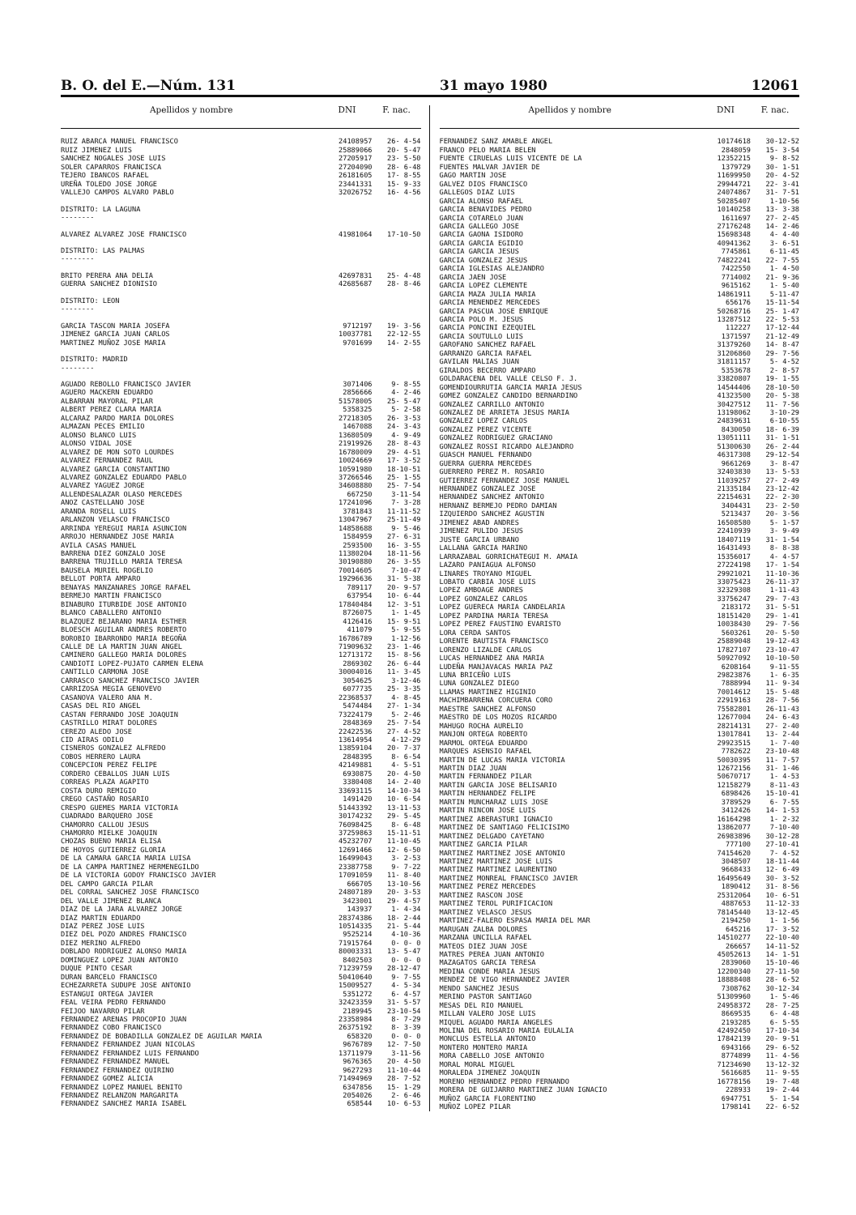B. O. del E.—Núm. 131 31 mayo 1980 12061
| Apellidos y nombre | DNI | F. nac. |
| --- | --- | --- |
| RUIZ ABARCA MANUEL FRANCISCO | 24108957 | 26- 4-54 |
| RUIZ JIMENEZ LUIS | 25889066 | 20- 5-47 |
| SANCHEZ NOGALES JOSE LUIS | 27205917 | 23- 5-50 |
| SOLER CAPARROS FRANCISCA | 27204090 | 28- 6-48 |
| TEJERO IBANCOS RAFAEL | 26181605 | 17- 8-55 |
| UREÑA TOLEDO JOSE JORGE | 23441331 | 15- 9-33 |
| VALLEJO CAMPOS ALVARO PABLO | 32026752 | 16- 4-56 |
| DISTRITO: LA LAGUNA | | |
| -------- | | |
| ALVAREZ ALVAREZ JOSE FRANCISCO | 41981064 | 17-10-50 |
| DISTRITO: LAS PALMAS | | |
| -------- | | |
| BRITO PERERA ANA DELIA | 42697831 | 25- 4-48 |
| GUERRA SANCHEZ DIONISIO | 42685687 | 28- 8-46 |
| DISTRITO: LEON | | |
| -------- | | |
| GARCIA TASCON MARIA JOSEFA | 9712197 | 19- 3-56 |
| JIMENEZ GARCIA JUAN CARLOS | 10037781 | 22-12-55 |
| MARTINEZ MUÑOZ JOSE MARIA | 9701699 | 14- 2-55 |
| DISTRITO: MADRID | | |
| -------- | | |
| AGUADO REBOLLO FRANCISCO JAVIER | 3071406 | 9- 8-55 |
| AGUERO MACKERN EDUARDO | 2856666 | 4- 2-46 |
| ALBARRAN MAYORAL PILAR | 51578005 | 25- 5-47 |
| ALBERT PEREZ CLARA MARIA | 5358325 | 5- 2-58 |
| ALCARAZ PARDO MARIA DOLORES | 27218305 | 26- 3-53 |
| ALMAZAN PECES EMILIO | 1467088 | 24- 3-43 |
| ALONSO BLANCO LUIS | 13680509 | 4- 9-49 |
| ALONSO VIDAL JOSE | 21919926 | 28- 8-43 |
| ALVAREZ DE MON SOTO LOURDES | 16780009 | 29- 4-51 |
| ALVAREZ FERNANDEZ RAUL | 10024669 | 17- 3-52 |
| ALVAREZ GARCIA CONSTANTINO | 10591980 | 18-10-51 |
| ALVAREZ GONZALEZ EDUARDO PABLO | 37266546 | 25- 1-55 |
| ALVAREZ YAGUEZ JORGE | 34608880 | 25- 7-54 |
| ALLENDESALAZAR OLASO MERCEDES | 667250 | 3-11-54 |
| ANOZ CASTELLANO JOSE | 17241096 | 7- 3-28 |
| ARANDA ROSELL LUIS | 3781843 | 11-11-52 |
| ARLANZON VELASCO FRANCISCO | 13047967 | 25-11-49 |
| ARRINDA YEREGUI MARIA ASUNCION | 14858688 | 9- 5-46 |
| ARROJO HERNANDEZ JOSE MARIA | 1584959 | 27- 6-31 |
| AVILA CASAS MANUEL | 2593500 | 16- 3-55 |
| BARRENA DIEZ GONZALO JOSE | 11380204 | 18-11-56 |
| BARRENA TRUJILLO MARIA TERESA | 30190880 | 26- 3-55 |
| BAUSELA MURIEL ROGELIO | 70014605 | 7-10-47 |
| BELLOT PORTA AMPARO | 19296636 | 31- 5-38 |
| BENAYAS MANZANARES JORGE RAFAEL | 789117 | 20- 9-57 |
| BERMEJO MARTIN FRANCISCO | 637954 | 10- 6-44 |
| BINABURO ITURBIDE JOSE ANTONIO | 17840484 | 12- 3-51 |
| BLANCO CABALLERO ANTONIO | 8726075 | 1- 1-45 |
| BLAZQUEZ BEJARANO MARIA ESTHER | 4126416 | 15- 9-51 |
| BLOESCH AGUILAR ANDRES ROBERTO | 411079 | 5- 9-55 |
| BOROBIO IBARRONDO MARIA BEGOÑA | 16786789 | 1-12-56 |
| CALLE DE LA MARTIN JUAN ANGEL | 71909632 | 23- 1-46 |
| CAMINERO GALLEGO MARIA DOLORES | 12713172 | 15- 8-56 |
| CANDIOTI LOPEZ-PUJATO CARMEN ELENA | 2869302 | 26- 6-44 |
| CANTILLO CARMONA JOSE | 30004016 | 11- 3-45 |
| CARRASCO SANCHEZ FRANCISCO JAVIER | 3054625 | 3-12-46 |
| CARRIZOSA MEGIA GENOVEVO | 6077735 | 25- 3-35 |
| CASANOVA VALERO ANA M. | 22368537 | 4- 8-45 |
| CASAS DEL RIO ANGEL | 5474484 | 27- 1-34 |
| CASTAN FERRANDO JOSE JOAQUIN | 73224179 | 5- 2-46 |
| CASTRILLO MIRAT DOLORES | 2848369 | 25- 7-54 |
| CEREZO ALEDO JOSE | 22422536 | 27- 4-52 |
| CID AIRAS ODILO | 13614954 | 4-12-29 |
| CISNEROS GONZALEZ ALFREDO | 13859104 | 20- 7-37 |
| COBOS HERRERO LAURA | 2848395 | 8- 6-54 |
| CONCEPCION PEREZ FELIPE | 42149881 | 4- 5-51 |
| CORDERO CEBALLOS JUAN LUIS | 6930875 | 20- 4-50 |
| CORREAS PLAZA AGAPITO | 3380408 | 14- 2-40 |
| COSTA DURO REMIGIO | 33693115 | 14-10-34 |
| CREGO CASTAÑO ROSARIO | 1491420 | 10- 6-54 |
| CRESPO GUEMES MARIA VICTORIA | 51443392 | 13-11-53 |
| CUADRADO BARQUERO JOSE | 30174232 | 29- 5-45 |
| CHAMORRO CALLOU JESUS | 76098425 | 8- 6-48 |
| CHAMORRO MIELKE JOAQUIN | 37259863 | 15-11-51 |
| CHOZAS BUENO MARIA ELISA | 45232707 | 11-10-45 |
| DE HOYOS GUTIERREZ GLORIA | 12691466 | 12- 6-50 |
| DE LA CAMARA GARCIA MARIA LUISA | 16499043 | 3- 2-53 |
| DE LA CAMPA MARTINEZ HERMENEGILDO | 23387758 | 9- 7-22 |
| DE LA VICTORIA GODOY FRANCISCO JAVIER | 17091059 | 11- 8-40 |
| DEL CAMPO GARCIA PILAR | 666705 | 13-10-56 |
| DEL CORRAL SANCHEZ JOSE FRANCISCO | 24807189 | 20- 3-53 |
| DEL VALLE JIMENEZ BLANCA | 3423001 | 29- 4-57 |
| DIAZ DE LA JARA ALVAREZ JORGE | 143937 | 1- 4-34 |
| DIAZ MARTIN EDUARDO | 28374386 | 18- 2-44 |
| DIAZ PEREZ JOSE LUIS | 10514335 | 21- 5-44 |
| DIEZ DEL POZO ANDRES FRANCISCO | 9525214 | 4-10-36 |
| DIEZ MERINO ALFREDO | 71915764 | 0- 0- 0 |
| DOBLADO RODRIGUEZ ALONSO MARIA | 80003331 | 13- 5-47 |
| DOMINGUEZ LOPEZ JUAN ANTONIO | 8402503 | 0- 0- 0 |
| DUQUE PINTO CESAR | 71239759 | 28-12-47 |
| DURAN BARCELO FRANCISCO | 50410640 | 9- 7-55 |
| ECHEZARRETA SUDUPE JOSE ANTONIO | 15009527 | 4- 5-34 |
| ESTANGUI ORTEGA JAVIER | 5351272 | 6- 4-57 |
| FEAL VEIRA PEDRO FERNANDO | 32423359 | 31- 5-57 |
| FEIJOO NAVARRO PILAR | 2189945 | 23-10-54 |
| FERNANDEZ ARENAS PROCOPIO JUAN | 23358984 | 8- 7-29 |
| FERNANDEZ COBO FRANCISCO | 26375192 | 8- 3-39 |
| FERNANDEZ DE BOBADILLA GONZALEZ DE AGUILAR MARIA | 658320 | 0- 0- 0 |
| FERNANDEZ FERNANDEZ JUAN NICOLAS | 9676789 | 12- 7-50 |
| FERNANDEZ FERNANDEZ LUIS FERNANDO | 13711979 | 3-11-56 |
| FERNANDEZ FERNANDEZ MANUEL | 9676365 | 20- 4-50 |
| FERNANDEZ FERNANDEZ QUIRINO | 9627293 | 11-10-44 |
| FERNANDEZ GOMEZ ALICIA | 71494969 | 28- 7-52 |
| FERNANDEZ LOPEZ MANUEL BENITO | 6347856 | 15- 1-29 |
| FERNANDEZ RELANZON MARGARITA | 2054026 | 2- 6-46 |
| FERNANDEZ SANCHEZ MARIA ISABEL | 658544 | 10- 6-53 |
| Apellidos y nombre | DNI | F. nac. |
| --- | --- | --- |
| FERNANDEZ SANZ AMABLE ANGEL | 10174618 | 30-12-52 |
| FRANCO PELO MARIA BELEN | 2848059 | 15- 3-54 |
| FUENTE CIRUELAS LUIS VICENTE DE LA | 12352215 | 9- 8-52 |
| FUENTES MALVAR JAVIER DE | 1379729 | 30- 1-51 |
| GAGO MARTIN JOSE | 11699950 | 20- 4-52 |
| GALVEZ DIOS FRANCISCO | 29944721 | 22- 3-41 |
| GALLEGOS DIAZ LUIS | 24074867 | 31- 7-51 |
| GARCIA ALONSO RAFAEL | 50285407 | 1-10-56 |
| GARCIA BENAVIDES PEDRO | 10140258 | 13- 3-38 |
| GARCIA COTARELO JUAN | 1611697 | 27- 2-45 |
| GARCIA GALLEGO JOSE | 27176248 | 14- 2-46 |
| GARCIA GAONA ISIDORO | 15698348 | 4- 4-40 |
| GARCIA GARCIA EGIDIO | 40941362 | 3- 6-51 |
| GARCIA GARCIA JESUS | 7745861 | 6-11-45 |
| GARCIA GONZALEZ JESUS | 74822241 | 22- 7-55 |
| GARCIA IGLESIAS ALEJANDRO | 7422550 | 1- 4-50 |
| GARCIA JAEN JOSE | 7714002 | 21- 9-36 |
| GARCIA LOPEZ CLEMENTE | 9615162 | 1- 5-40 |
| GARCIA MAZA JULIA MARIA | 14861911 | 5-11-47 |
| GARCIA MENENDEZ MERCEDES | 656176 | 15-11-54 |
| GARCIA PASCUA JOSE ENRIQUE | 50268716 | 25- 1-47 |
| GARCIA POLO M. JESUS | 13287512 | 22- 5-53 |
| GARCIA PONCINI EZEQUIEL | 112227 | 17-12-44 |
| GARCIA SOUTULLO LUIS | 1371597 | 21-12-49 |
| GAROFANO SANCHEZ RAFAEL | 31379260 | 14- 8-47 |
| GARRANZO GARCIA RAFAEL | 31206860 | 29- 7-56 |
| GAVILAN MALIAS JUAN | 31811157 | 5- 4-52 |
| GIRALDOS BECERRO AMPARO | 5353678 | 2- 8-57 |
| GOLDARACENA DEL VALLE CELSO F. J. | 33820807 | 19- 1-55 |
| GOMENDIOURRUTIA GARCIA MARIA JESUS | 14544406 | 28-10-50 |
| GOMEZ GONZALEZ CANDIDO BERNARDINO | 41323500 | 20- 5-38 |
| GONZALEZ CARRILLO ANTONIO | 30427512 | 11- 7-56 |
| GONZALEZ DE ARRIETA JESUS MARIA | 13198062 | 3-10-29 |
| GONZALEZ LOPEZ CARLOS | 24839631 | 6-10-55 |
| GONZALEZ PEREZ VICENTE | 8430050 | 18- 6-39 |
| GONZALEZ RODRIGUEZ GRACIANO | 13051111 | 31- 1-51 |
| GONZALEZ ROSSI RICARDO ALEJANDRO | 51300630 | 26- 2-44 |
| GUASCH MANUEL FERNANDO | 46317308 | 29-12-54 |
| GUERRA GUERRA MERCEDES | 9661269 | 3- 8-47 |
| GUERRERO PEREZ M. ROSARIO | 32403830 | 13- 5-53 |
| GUTIERREZ FERNANDEZ JOSE MANUEL | 11039257 | 27- 2-49 |
| HERNANDEZ GONZALEZ JOSE | 21335184 | 23-12-42 |
| HERNANDEZ SANCHEZ ANTONIO | 22154631 | 22- 2-30 |
| HERNANZ BERMEJO PEDRO DAMIAN | 3404431 | 23- 2-50 |
| IZQUIERDO SANCHEZ AGUSTIN | 5213437 | 20- 3-56 |
| JIMENEZ ABAD ANDRES | 16508580 | 5- 1-57 |
| JIMENEZ PULIDO JESUS | 22410939 | 3- 9-49 |
| JUSTE GARCIA URBANO | 18407119 | 31- 1-54 |
| LALLANA GARCIA MARINO | 16431493 | 8- 8-38 |
| LARRAZABAL GORRICHATEGUI M. AMAIA | 15356017 | 4- 4-57 |
| LAZARO PANIAGUA ALFONSO | 27224198 | 17- 1-54 |
| LINARES TROYANO MIGUEL | 29921021 | 11-10-36 |
| LOBATO CARBIA JOSE LUIS | 33075423 | 26-11-37 |
| LOPEZ AMBOAGE ANDRES | 32329308 | 1-11-43 |
| LOPEZ GONZALEZ CARLOS | 33756247 | 29- 7-43 |
| LOPEZ GUERECA MARIA CANDELARIA | 2183172 | 31- 5-51 |
| LOPEZ PARDINA MARIA TERESA | 18151420 | 29- 1-41 |
| LOPEZ PEREZ FAUSTINO EVARISTO | 10038430 | 29- 7-56 |
| LORA CERDA SANTOS | 5603261 | 20- 5-50 |
| LORENTE BAUTISTA FRANCISCO | 25889048 | 19-12-43 |
| LORENZO LIZALDE CARLOS | 17827107 | 23-10-47 |
| LUCAS HERNANDEZ ANA MARIA | 50927092 | 10-10-50 |
| LUDEÑA MANJAVACAS MARIA PAZ | 6208164 | 9-11-55 |
| LUNA BRICEÑO LUIS | 29823876 | 1- 6-35 |
| LUNA GONZALEZ DIEGO | 7888994 | 11- 9-34 |
| LLAMAS MARTINEZ HIGINIO | 70014612 | 15- 5-48 |
| MACHIMBARRENA CORCUERA CORO | 22919163 | 28- 7-56 |
| MAESTRE SANCHEZ ALFONSO | 75582801 | 26-11-43 |
| MAESTRO DE LOS MOZOS RICARDO | 12677004 | 24- 6-43 |
| MAHUGO ROCHA AURELIO | 28214131 | 27- 2-40 |
| MANJON ORTEGA ROBERTO | 13017841 | 13- 2-44 |
| MARMOL ORTEGA EDUARDO | 29923515 | 1- 7-40 |
| MARQUES ASENSIO RAFAEL | 7782622 | 23-10-48 |
| MARTIN DE LUCAS MARIA VICTORIA | 50030395 | 11- 7-57 |
| MARTIN DIAZ JUAN | 12672156 | 31- 1-46 |
| MARTIN FERNANDEZ PILAR | 50670717 | 1- 4-53 |
| MARTIN GARCIA JOSE BELISARIO | 12158279 | 8-11-43 |
| MARTIN HERNANDEZ FELIPE | 6898426 | 15-10-41 |
| MARTIN MUNCHARAZ LUIS JOSE | 3789529 | 6- 7-55 |
| MARTIN RINCON JOSE LUIS | 3412426 | 14- 1-53 |
| MARTINEZ ABERASTURI IGNACIO | 16164298 | 1- 2-32 |
| MARTINEZ DE SANTIAGO FELICISIMO | 13862077 | 7-10-40 |
| MARTINEZ DELGADO CAYETANO | 26983896 | 30-12-28 |
| MARTINEZ GARCIA PILAR | 777100 | 27-10-41 |
| MARTINEZ MARTINEZ JOSE ANTONIO | 74154620 | 7- 4-52 |
| MARTINEZ MARTINEZ JOSE LUIS | 3048507 | 18-11-44 |
| MARTINEZ MARTINEZ LAURENTINO | 9668433 | 12- 6-49 |
| MARTINEZ MONREAL FRANCISCO JAVIER | 16495649 | 30- 3-52 |
| MARTINEZ PEREZ MERCEDES | 1890412 | 31- 8-56 |
| MARTINEZ RASCON JOSE | 25312064 | 10- 6-51 |
| MARTINEZ TEROL PURIFICACION | 4887653 | 11-12-33 |
| MARTINEZ VELASCO JESUS | 78145440 | 13-12-45 |
| MARTINEZ-FALERO ESPASA MARIA DEL MAR | 2194250 | 1- 1-56 |
| MARUGAN ZALBA DOLORES | 645216 | 17- 3-52 |
| MARZANA UNCILLA RAFAEL | 14510277 | 22-10-40 |
| MATEOS DIEZ JUAN JOSE | 266657 | 14-11-52 |
| MATRES PEREA JUAN ANTONIO | 45052613 | 14- 1-51 |
| MAZAGATOS GARCIA TERESA | 2839060 | 15-10-46 |
| MEDINA CONDE MARIA JESUS | 12200340 | 27-11-50 |
| MENDEZ DE VIGO HERNANDEZ JAVIER | 18888408 | 28- 6-52 |
| MENDO SANCHEZ JESUS | 7308762 | 30-12-34 |
| MERINO PASTOR SANTIAGO | 51309960 | 1- 5-46 |
| MESAS DEL RIO MANUEL | 24958372 | 28- 7-25 |
| MILLAN VALERO JOSE LUIS | 8669535 | 6- 4-48 |
| MIQUEL AGUADO MARIA ANGELES | 2193285 | 6- 5-55 |
| MOLINA DEL ROSARIO MARIA EULALIA | 42492450 | 17-10-34 |
| MONCLUS ESTELLA ANTONIO | 17842139 | 20- 9-51 |
| MONTERO MONTERO MARIA | 6943166 | 29- 6-52 |
| MORA CABELLO JOSE ANTONIO | 8774899 | 11- 4-56 |
| MORAL MORAL MIGUEL | 71234690 | 13-12-32 |
| MORALEDA JIMENEZ JOAQUIN | 5616685 | 11- 9-55 |
| MORENO HERNANDEZ PEDRO FERNANDO | 16778156 | 19- 7-48 |
| MORERA DE GUIJARRO MARTINEZ JUAN IGNACIO | 228933 | 19- 2-44 |
| MUÑOZ GARCIA FLORENTINO | 6947751 | 5- 1-54 |
| MUÑOZ LOPEZ PILAR | 1798141 | 22- 6-52 |